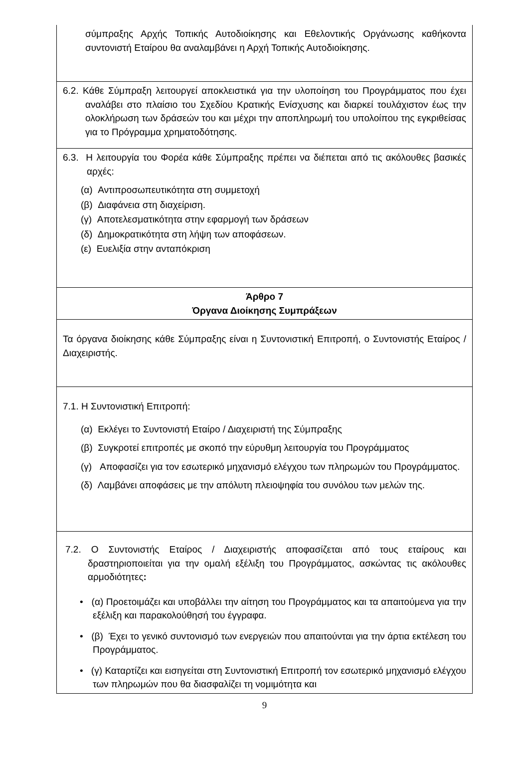| σύμπραξης Αρχής Τοπικής Αυτοδιοίκησης και Εθελοντικής Οργάνωσης καθήκοντα συντονιστή Εταίρου θα αναλαμβάνει η Αρχή Τοπικής Αυτοδιοίκησης. |
| 6.2. Κάθε Σύμπραξη λειτουργεί αποκλειστικά για την υλοποίηση του Προγράμματος που έχει αναλάβει στο πλαίσιο του Σχεδίου Κρατικής Ενίσχυσης και διαρκεί τουλάχιστον έως την ολοκλήρωση των δράσεών του και μέχρι την αποπληρωμή του υπολοίπου της εγκριθείσας για το Πρόγραμμα χρηματοδότησης. |
| 6.3. Η λειτουργία του Φορέα κάθε Σύμπραξης πρέπει να διέπεται από τις ακόλουθες βασικές αρχές: (α) Αντιπροσωπευτικότητα στη συμμετοχή (β) Διαφάνεια στη διαχείριση. (γ) Αποτελεσματικότητα στην εφαρμογή των δράσεων (δ) Δημοκρατικότητα στη λήψη των αποφάσεων. (ε) Ευελιξία στην ανταπόκριση |
| Άρθρο 7 Όργανα Διοίκησης Συμπράξεων |
| Τα όργανα διοίκησης κάθε Σύμπραξης είναι η Συντονιστική Επιτροπή, ο Συντονιστής Εταίρος / Διαχειριστής. |
| 7.1. Η Συντονιστική Επιτροπή: (α) Εκλέγει το Συντονιστή Εταίρο / Διαχειριστή της Σύμπραξης (β) Συγκροτεί επιτροπές με σκοπό την εύρυθμη λειτουργία του Προγράμματος (γ) Αποφασίζει για τον εσωτερικό μηχανισμό ελέγχου των πληρωμών του Προγράμματος. (δ) Λαμβάνει αποφάσεις με την απόλυτη πλειοψηφία του συνόλου των μελών της. |
| 7.2. Ο Συντονιστής Εταίρος / Διαχειριστής αποφασίζεται από τους εταίρους και δραστηριοποιείται για την ομαλή εξέλιξη του Προγράμματος, ασκώντας τις ακόλουθες αρμοδιότητες : • (α) Προετοιμάζει και υποβάλλει την αίτηση του Προγράμματος και τα απαιτούμενα για την εξέλιξη και παρακολούθησή του έγγραφα. • (β) Έχει το γενικό συντονισμό των ενεργειών που απαιτούνται για την άρτια εκτέλεση του Προγράμματος. • (γ) Καταρτίζει και εισηγείται στη Συντονιστική Επιτροπή τον εσωτερικό μηχανισμό ελέγχου των πληρωμών που θα διασφαλίζει τη νομιμότητα και |
9